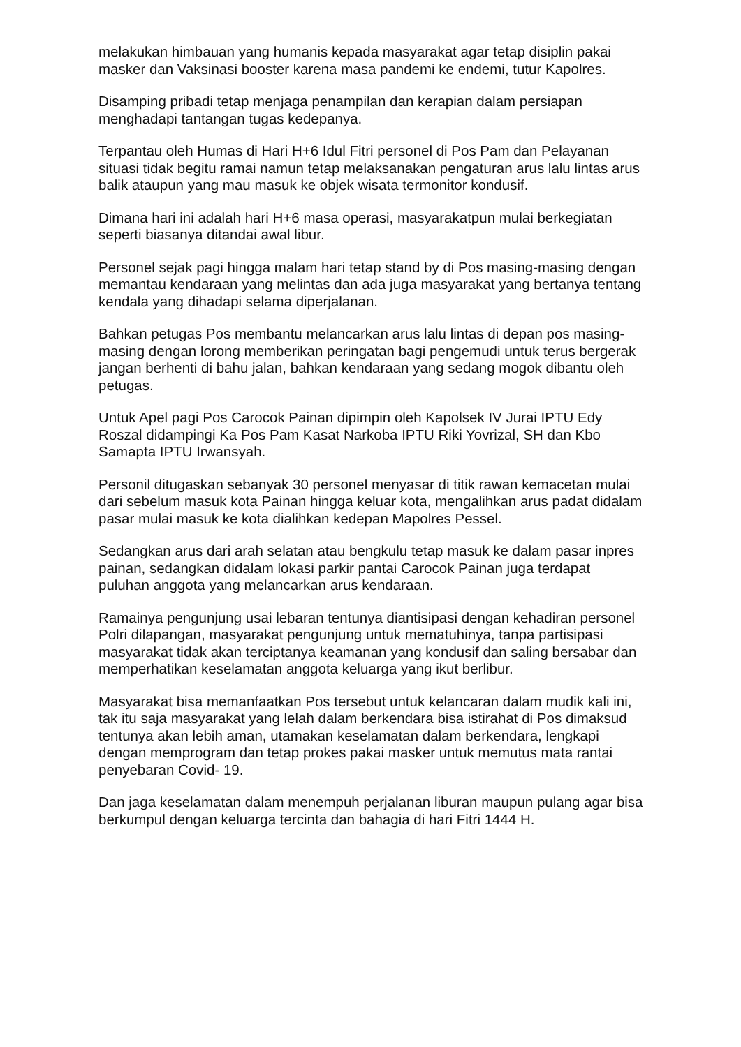melakukan himbauan yang humanis kepada masyarakat agar tetap disiplin pakai masker dan Vaksinasi booster karena masa pandemi ke endemi, tutur Kapolres.
Disamping pribadi tetap menjaga penampilan dan kerapian dalam persiapan menghadapi tantangan tugas kedepanya.
Terpantau oleh Humas di Hari H+6 Idul Fitri personel di Pos Pam dan Pelayanan situasi tidak begitu ramai namun tetap melaksanakan pengaturan arus lalu lintas arus balik ataupun yang mau masuk ke objek wisata termonitor kondusif.
Dimana hari ini adalah hari H+6 masa operasi, masyarakatpun mulai berkegiatan seperti biasanya ditandai awal libur.
Personel sejak pagi hingga malam hari tetap stand by di Pos masing-masing dengan memantau kendaraan yang melintas dan ada juga masyarakat yang bertanya tentang kendala yang dihadapi selama diperjalanan.
Bahkan petugas Pos membantu melancarkan arus lalu lintas di depan pos masing-masing dengan lorong memberikan peringatan bagi pengemudi untuk terus bergerak jangan berhenti di bahu jalan, bahkan kendaraan yang sedang mogok dibantu oleh petugas.
Untuk Apel pagi Pos Carocok Painan dipimpin oleh Kapolsek IV Jurai IPTU Edy Roszal didampingi Ka Pos Pam Kasat Narkoba IPTU Riki Yovrizal, SH dan Kbo Samapta IPTU Irwansyah.
Personil ditugaskan sebanyak 30 personel menyasar di titik rawan kemacetan mulai dari sebelum masuk kota Painan hingga keluar kota, mengalihkan arus padat didalam pasar mulai masuk ke kota dialihkan kedepan Mapolres Pessel.
Sedangkan arus dari arah selatan atau bengkulu tetap masuk ke dalam pasar inpres painan, sedangkan didalam lokasi parkir pantai Carocok Painan juga terdapat puluhan anggota yang melancarkan arus kendaraan.
Ramainya pengunjung usai lebaran tentunya diantisipasi dengan kehadiran personel Polri dilapangan, masyarakat pengunjung untuk mematuhinya, tanpa partisipasi masyarakat tidak akan terciptanya keamanan yang kondusif dan saling bersabar dan memperhatikan keselamatan anggota keluarga yang ikut berlibur.
Masyarakat bisa memanfaatkan Pos tersebut untuk kelancaran dalam mudik kali ini, tak itu saja masyarakat yang lelah dalam berkendara bisa istirahat di Pos dimaksud tentunya akan lebih aman, utamakan keselamatan dalam berkendara, lengkapi dengan memprogram dan tetap prokes pakai masker untuk memutus mata rantai penyebaran Covid- 19.
Dan jaga keselamatan dalam menempuh perjalanan liburan maupun pulang agar bisa berkumpul dengan keluarga tercinta dan bahagia di hari Fitri 1444 H.